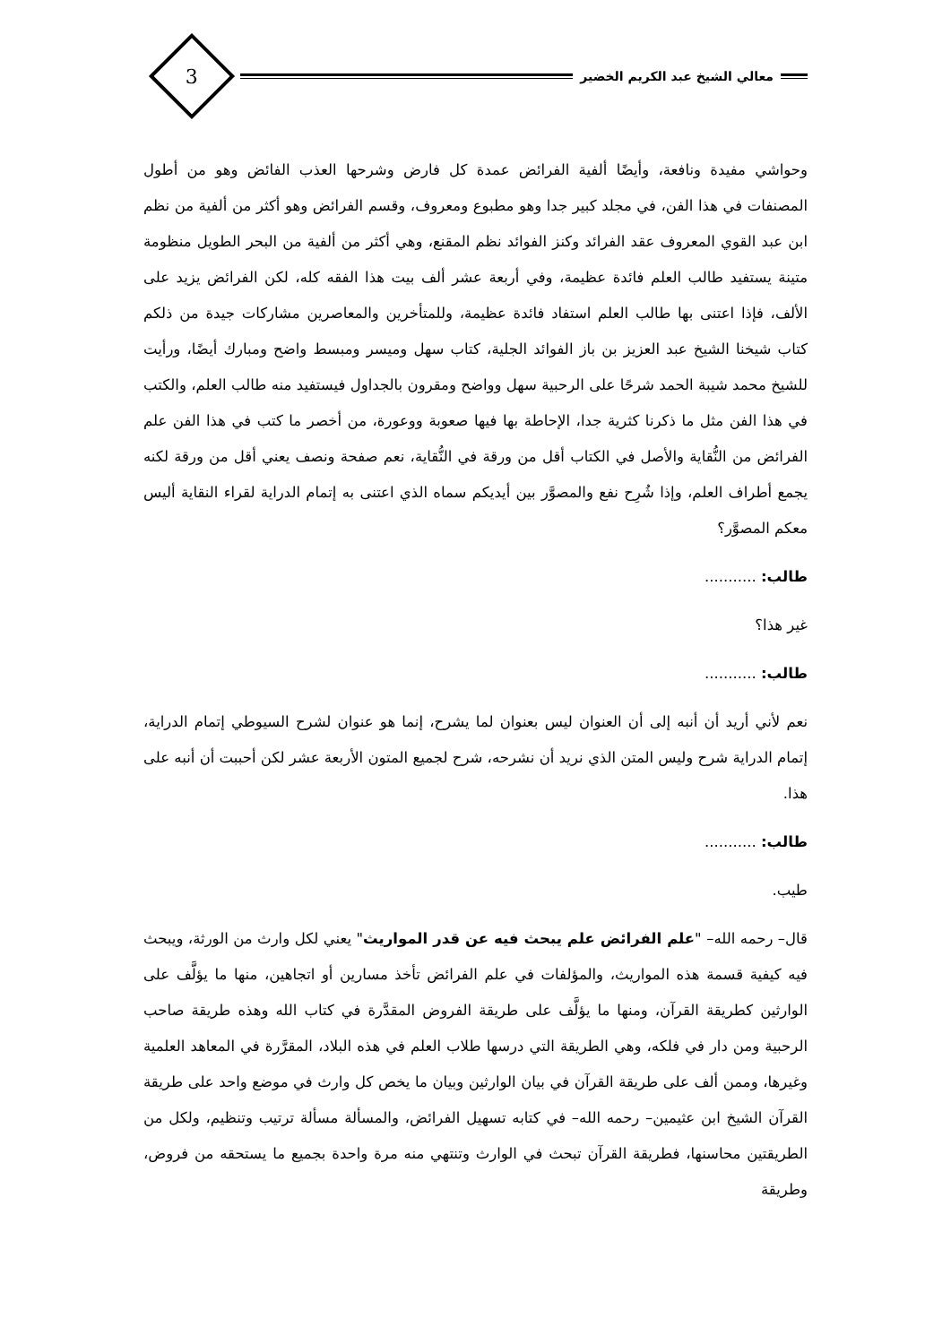معالي الشيخ عبد الكريم الخضير
3
وحواشي مفيدة ونافعة، وأيضًا ألفية الفرائض عمدة كل فارض وشرحها العذب الفائض وهو من أطول المصنفات في هذا الفن، في مجلد كبير جدا وهو مطبوع ومعروف، وقسم الفرائض وهو أكثر من ألفية من نظم ابن عبد القوي المعروف عقد الفرائد وكنز الفوائد نظم المقنع، وهي أكثر من ألفية من البحر الطويل منظومة متينة يستفيد طالب العلم فائدة عظيمة، وفي أربعة عشر ألف بيت هذا الفقه كله، لكن الفرائض يزيد على الألف، فإذا اعتنى بها طالب العلم استفاد فائدة عظيمة، وللمتأخرين والمعاصرين مشاركات جيدة من ذلكم كتاب شيخنا الشيخ عبد العزيز بن باز الفوائد الجلية، كتاب سهل وميسر ومبسط واضح ومبارك أيضًا، ورأيت للشيخ محمد شيبة الحمد شرحًا على الرحبية سهل وواضح ومقرون بالجداول فيستفيد منه طالب العلم، والكتب في هذا الفن مثل ما ذكرنا كثرية جدا، الإحاطة بها فيها صعوبة ووعورة، من أخصر ما كتب في هذا الفن علم الفرائض من النُّقاية والأصل في الكتاب أقل من ورقة في النُّقاية، نعم صفحة ونصف يعني أقل من ورقة لكنه يجمع أطراف العلم، وإذا شُرِح نفع والمصوَّر بين أيديكم سماه الذي اعتنى به إتمام الدراية لقراء النقاية أليس معكم المصوَّر؟
طالب: ...........
غير هذا؟
طالب: ...........
نعم لأني أريد أن أنبه إلى أن العنوان ليس بعنوان لما يشرح، إنما هو عنوان لشرح السيوطي إتمام الدراية، إتمام الدراية شرح وليس المتن الذي نريد أن نشرحه، شرح لجميع المتون الأربعة عشر لكن أحببت أن أنبه على هذا.
طالب: ...........
طيب.
قال– رحمه الله– "علم الفرائض علم يبحث فيه عن قدر المواريث" يعني لكل وارث من الورثة، ويبحث فيه كيفية قسمة هذه المواريث، والمؤلفات في علم الفرائض تأخذ مسارين أو اتجاهين، منها ما يؤلَّف على الوارثين كطريقة القرآن، ومنها ما يؤلَّف على طريقة الفروض المقدَّرة في كتاب الله وهذه طريقة صاحب الرحبية ومن دار في فلكه، وهي الطريقة التي درسها طلاب العلم في هذه البلاد، المقرَّرة في المعاهد العلمية وغيرها، وممن ألف على طريقة القرآن في بيان الوارثين وبيان ما يخص كل وارث في موضع واحد على طريقة القرآن الشيخ ابن عثيمين– رحمه الله– في كتابه تسهيل الفرائض، والمسألة مسألة ترتيب وتنظيم، ولكل من الطريقتين محاسنها، فطريقة القرآن تبحث في الوارث وتنتهي منه مرة واحدة بجميع ما يستحقه من فروض، وطريقة